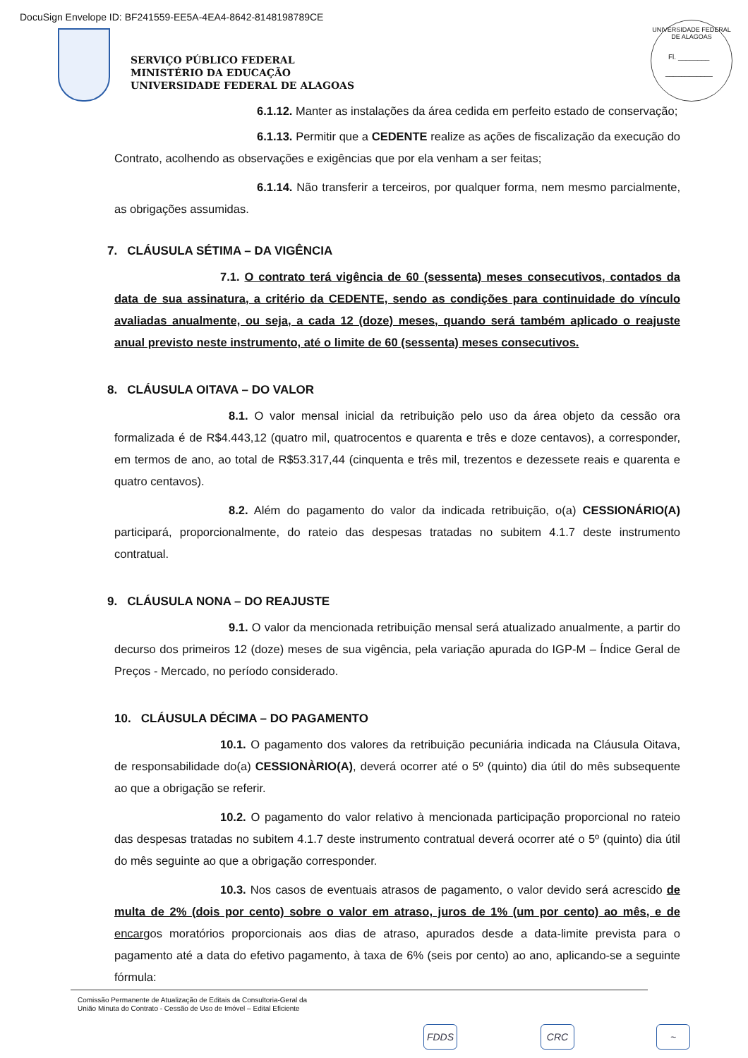DocuSign Envelope ID: BF241559-EE5A-4EA4-8642-8148198789CE
UNIVERSIDADE FEDERAL DE ALAGOAS
Fl. ________
____________
SERVIÇO PÚBLICO FEDERAL
MINISTÉRIO DA EDUCAÇÃO
UNIVERSIDADE FEDERAL DE ALAGOAS
6.1.12. Manter as instalações da área cedida em perfeito estado de conservação;
6.1.13. Permitir que a CEDENTE realize as ações de fiscalização da execução do Contrato, acolhendo as observações e exigências que por ela venham a ser feitas;
6.1.14. Não transferir a terceiros, por qualquer forma, nem mesmo parcialmente, as obrigações assumidas.
7. CLÁUSULA SÉTIMA – DA VIGÊNCIA
7.1. O contrato terá vigência de 60 (sessenta) meses consecutivos, contados da data de sua assinatura, a critério da CEDENTE, sendo as condições para continuidade do vínculo avaliadas anualmente, ou seja, a cada 12 (doze) meses, quando será também aplicado o reajuste anual previsto neste instrumento, até o limite de 60 (sessenta) meses consecutivos.
8. CLÁUSULA OITAVA – DO VALOR
8.1. O valor mensal inicial da retribuição pelo uso da área objeto da cessão ora formalizada é de R$4.443,12 (quatro mil, quatrocentos e quarenta e três e doze centavos), a corresponder, em termos de ano, ao total de R$53.317,44 (cinquenta e três mil, trezentos e dezessete reais e quarenta e quatro centavos).
8.2. Além do pagamento do valor da indicada retribuição, o(a) CESSIONÁRIO(A) participará, proporcionalmente, do rateio das despesas tratadas no subitem 4.1.7 deste instrumento contratual.
9. CLÁUSULA NONA – DO REAJUSTE
9.1. O valor da mencionada retribuição mensal será atualizado anualmente, a partir do decurso dos primeiros 12 (doze) meses de sua vigência, pela variação apurada do IGP-M – Índice Geral de Preços - Mercado, no período considerado.
10. CLÁUSULA DÉCIMA – DO PAGAMENTO
10.1. O pagamento dos valores da retribuição pecuniária indicada na Cláusula Oitava, de responsabilidade do(a) CESSIONÀRIO(A), deverá ocorrer até o 5º (quinto) dia útil do mês subsequente ao que a obrigação se referir.
10.2. O pagamento do valor relativo à mencionada participação proporcional no rateio das despesas tratadas no subitem 4.1.7 deste instrumento contratual deverá ocorrer até o 5º (quinto) dia útil do mês seguinte ao que a obrigação corresponder.
10.3. Nos casos de eventuais atrasos de pagamento, o valor devido será acrescido de multa de 2% (dois por cento) sobre o valor em atraso, juros de 1% (um por cento) ao mês, e de encargos moratórios proporcionais aos dias de atraso, apurados desde a data-limite prevista para o pagamento até a data do efetivo pagamento, à taxa de 6% (seis por cento) ao ano, aplicando-se a seguinte fórmula:
Comissão Permanente de Atualização de Editais da Consultoria-Geral da
União Minuta do Contrato - Cessão de Uso de Imóvel – Edital Eficiente
FDDS CRC ~